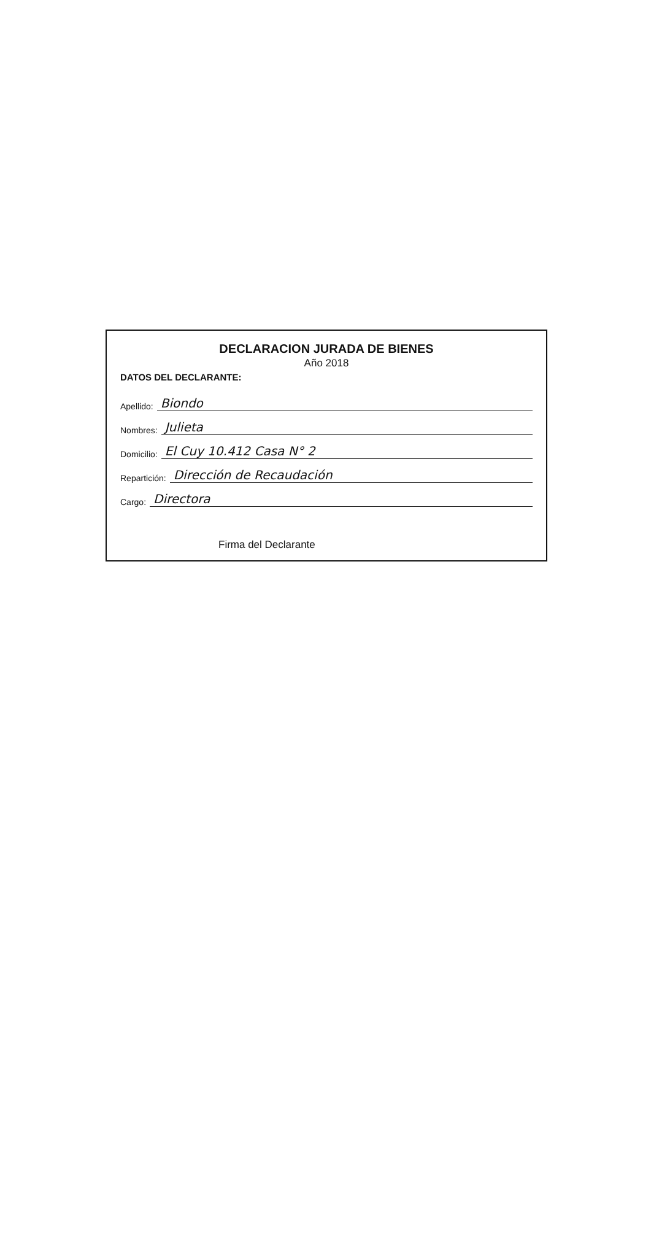DECLARACION JURADA DE BIENES
Año 2018
DATOS DEL DECLARANTE:
Apellido: Biondo
Nombres: Julieta
Domicilio: El Cuy 10.412 Casa N° 2
Repartición: Dirección de Recaudación
Cargo: Directora
Firma del Declarante